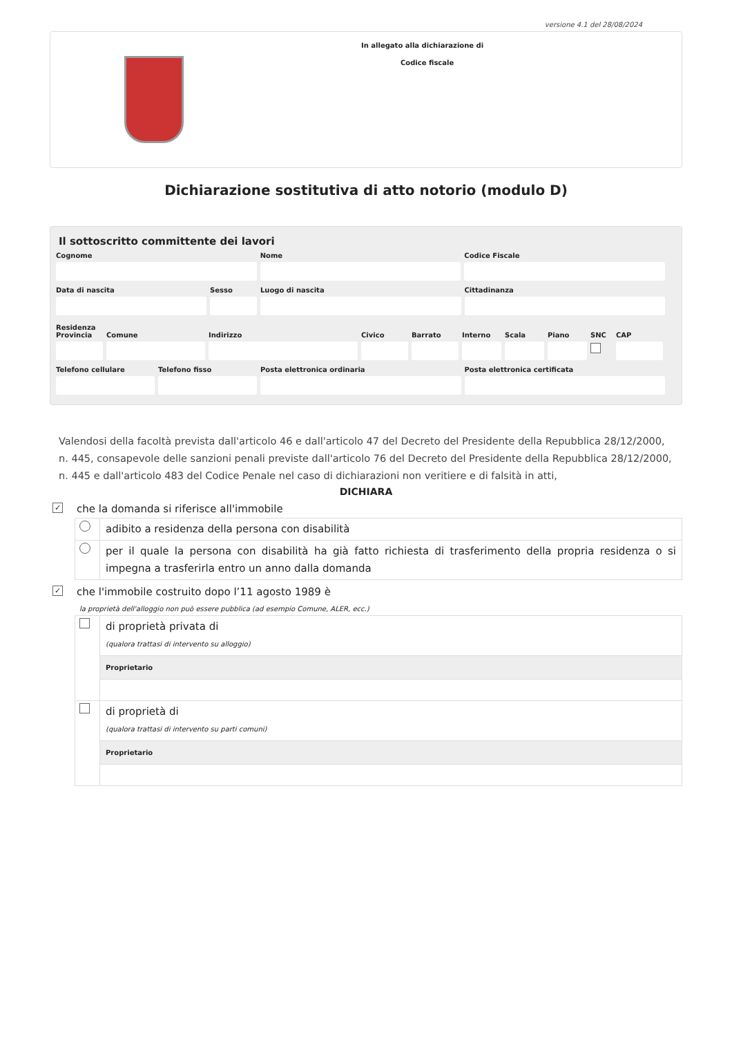versione 4.1 del 28/08/2024
In allegato alla dichiarazione di
Codice fiscale
Dichiarazione sostitutiva di atto notorio (modulo D)
Il sottoscritto committente dei lavori
Cognome Nome Codice Fiscale
Data di nascita Sesso Luogo di nascita Cittadinanza
Residenza
Provincia Comune Indirizzo Civico Barrato Interno Scala Piano SNC CAP
Telefono cellulare Telefono fisso Posta elettronica ordinaria Posta elettronica certificata
Valendosi della facoltà prevista dall'articolo 46 e dall'articolo 47 del Decreto del Presidente della Repubblica 28/12/2000, n. 445, consapevole delle sanzioni penali previste dall'articolo 76 del Decreto del Presidente della Repubblica 28/12/2000, n. 445 e dall'articolo 483 del Codice Penale nel caso di dichiarazioni non veritiere e di falsità in atti,
DICHIARA
✓ che la domanda si riferisce all'immobile
adibito a residenza della persona con disabilità
per il quale la persona con disabilità ha già fatto richiesta di trasferimento della propria residenza o si impegna a trasferirla entro un anno dalla domanda
✓ che l'immobile costruito dopo l’11 agosto 1989 è
la proprietà dell'alloggio non può essere pubblica (ad esempio Comune, ALER, ecc.)
di proprietà privata di
(qualora trattasi di intervento su alloggio)
Proprietario
di proprietà di
(qualora trattasi di intervento su parti comuni)
Proprietario